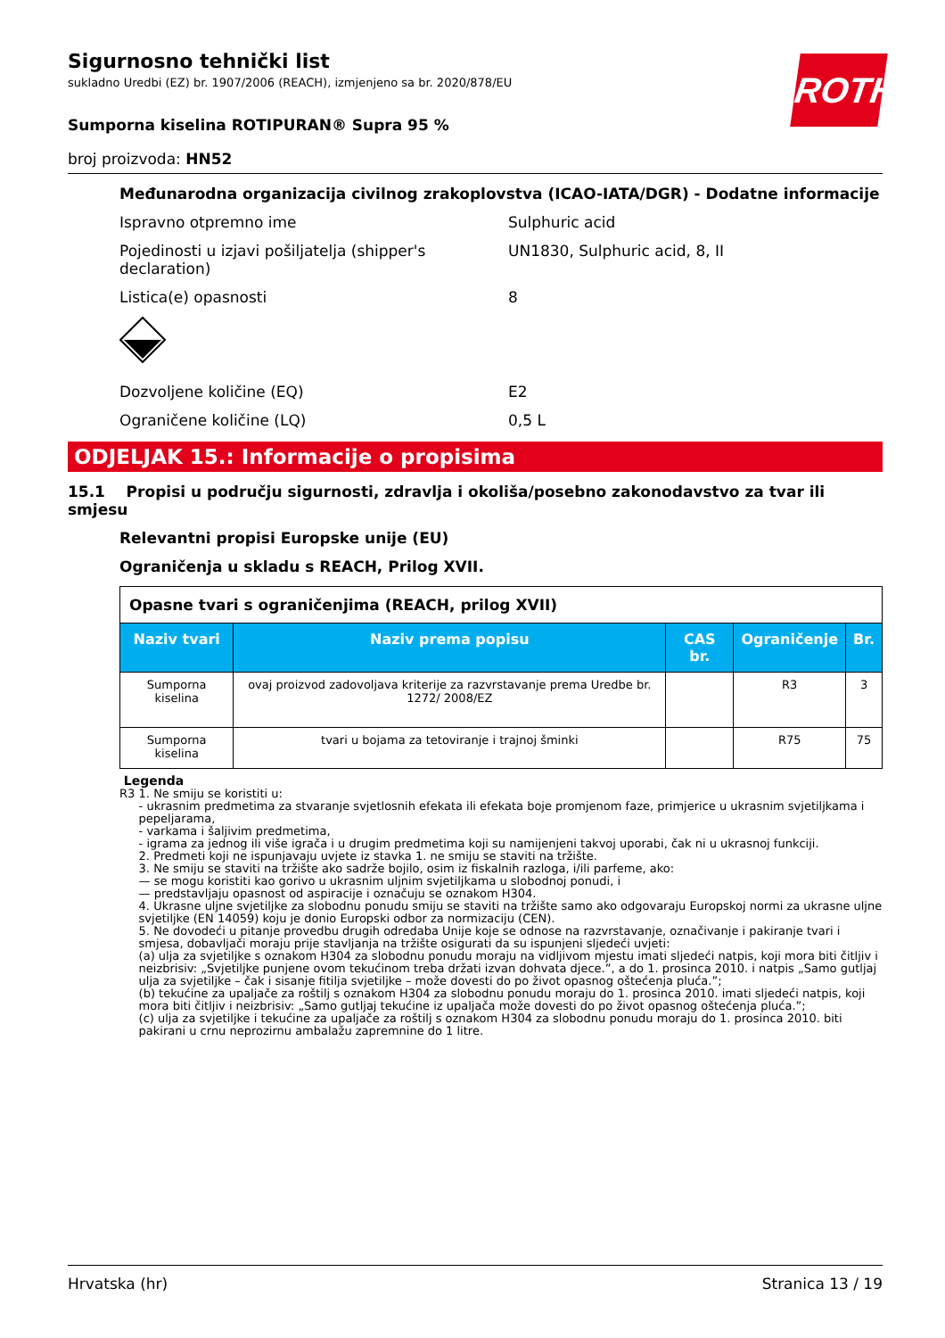ROTH
Sigurnosno tehnički list
sukladno Uredbi (EZ) br. 1907/2006 (REACH), izmjenjeno sa br. 2020/878/EU
Sumporna kiselina ROTIPURAN® Supra 95 %
broj proizvoda: HN52
Međunarodna organizacija civilnog zrakoplovstva (ICAO-IATA/DGR) - Dodatne informacije
Ispravno otpremno ime Sulphuric acid
Pojedinosti u izjavi pošiljatelja (shipper's declaration)
UN1830, Sulphuric acid, 8, II
Listica(e) opasnosti 8
Dozvoljene količine (EQ) E2
Ograničene količine (LQ) 0,5 L
ODJELJAK 15.: Informacije o propisima
15.1 Propisi u području sigurnosti, zdravlja i okoliša/posebno zakonodavstvo za tvar ili smjesu
Relevantni propisi Europske unije (EU)
Ograničenja u skladu s REACH, Prilog XVII.
| Opasne tvari s ograničenjima (REACH, prilog XVII) | | | | |
| Naziv tvari | Naziv prema popisu | CAS br. | Ograničenje | Br. |
| Sumporna kiselina | ovaj proizvod zadovoljava kriterije za razvrstavanje prema Uredbe br. 1272/ 2008/EZ | | R3 | 3 |
| Sumporna kiselina | tvari u bojama za tetoviranje i trajnoj šminki | | R75 | 75 |
Legenda
R3 1. Ne smiju se koristiti u:
- ukrasnim predmetima za stvaranje svjetlosnih efekata ili efekata boje promjenom faze, primjerice u ukrasnim svjetiljkama i pepeljarama,
- varkama i šaljivim predmetima,
- igrama za jednog ili više igrača i u drugim predmetima koji su namijenjeni takvoj uporabi, čak ni u ukrasnoj funkciji.
2. Predmeti koji ne ispunjavaju uvjete iz stavka 1. ne smiju se staviti na tržište.
3. Ne smiju se staviti na tržište ako sadrže bojilo, osim iz fiskalnih razloga, i/ili parfeme, ako:
— se mogu koristiti kao gorivo u ukrasnim uljnim svjetiljkama u slobodnoj ponudi, i
— predstavljaju opasnost od aspiracije i označuju se oznakom H304.
4. Ukrasne uljne svjetiljke za slobodnu ponudu smiju se staviti na tržište samo ako odgovaraju Europskoj normi za ukrasne uljne svjetiljke (EN 14059) koju je donio Europski odbor za normizaciju (CEN).
5. Ne dovodeći u pitanje provedbu drugih odredaba Unije koje se odnose na razvrstavanje, označivanje i pakiranje tvari i smjesa, dobavljači moraju prije stavljanja na tržište osigurati da su ispunjeni sljedeći uvjeti:
(a) ulja za svjetiljke s oznakom H304 za slobodnu ponudu moraju na vidljivom mjestu imati sljedeći natpis, koji mora biti čitljiv i neizbrisiv: „Svjetiljke punjene ovom tekućinom treba držati izvan dohvata djece.”, a do 1. prosinca 2010. i natpis „Samo gutljaj ulja za svjetiljke – čak i sisanje fitilja svjetiljke – može dovesti do po život opasnog oštećenja pluća.”;
(b) tekućine za upaljače za roštilj s oznakom H304 za slobodnu ponudu moraju do 1. prosinca 2010. imati sljedeći natpis, koji mora biti čitljiv i neizbrisiv: „Samo gutljaj tekućine iz upaljača može dovesti do po život opasnog oštećenja pluća.”;
(c) ulja za svjetiljke i tekućine za upaljače za roštilj s oznakom H304 za slobodnu ponudu moraju do 1. prosinca 2010. biti pakirani u crnu neprozirnu ambalažu zapremnine do 1 litre.
Hrvatska (hr) Stranica 13 / 19